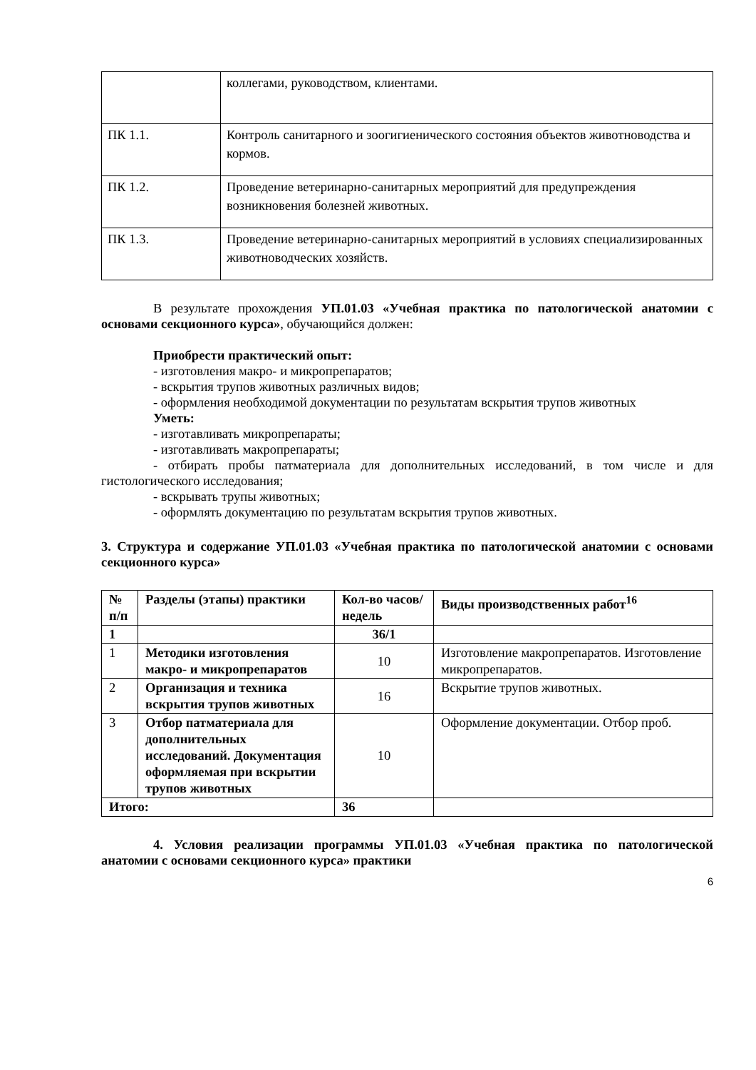| | коллегами, руководством, клиентами. |
| ПК 1.1. | Контроль санитарного и зоогигиенического состояния объектов животноводства и кормов. |
| ПК 1.2. | Проведение ветеринарно-санитарных мероприятий для предупреждения возникновения болезней животных. |
| ПК 1.3. | Проведение ветеринарно-санитарных мероприятий в условиях специализированных животноводческих хозяйств. |
В результате прохождения УП.01.03 «Учебная практика по патологической анатомии с основами секционного курса», обучающийся должен:
Приобрести практический опыт:
- изготовления макро- и микропрепаратов;
- вскрытия трупов животных различных видов;
- оформления необходимой документации по результатам вскрытия трупов животных
Уметь:
- изготавливать микропрепараты;
- изготавливать макропрепараты;
- отбирать пробы патматериала для дополнительных исследований, в том числе и для гистологического исследования;
- вскрывать трупы животных;
- оформлять документацию по результатам вскрытия трупов животных.
3. Структура и содержание УП.01.03 «Учебная практика по патологической анатомии с основами секционного курса»
| № п/п | Разделы (этапы) практики | Кол-во часов/ недель | Виды производственных работ<sup>16</sup> |
| --- | --- | --- | --- |
| 1 | | 36/1 | |
| 1 | Методики изготовления макро- и микропрепаратов | 10 | Изготовление макропрепаратов. Изготовление микропрепаратов. |
| 2 | Организация и техника вскрытия трупов животных | 16 | Вскрытие трупов животных. |
| 3 | Отбор патматериала для дополнительных исследований. Документация оформляемая при вскрытии трупов животных | 10 | Оформление документации. Отбор проб. |
| Итого: | | 36 | |
4. Условия реализации программы УП.01.03 «Учебная практика по патологической анатомии с основами секционного курса» практики
6